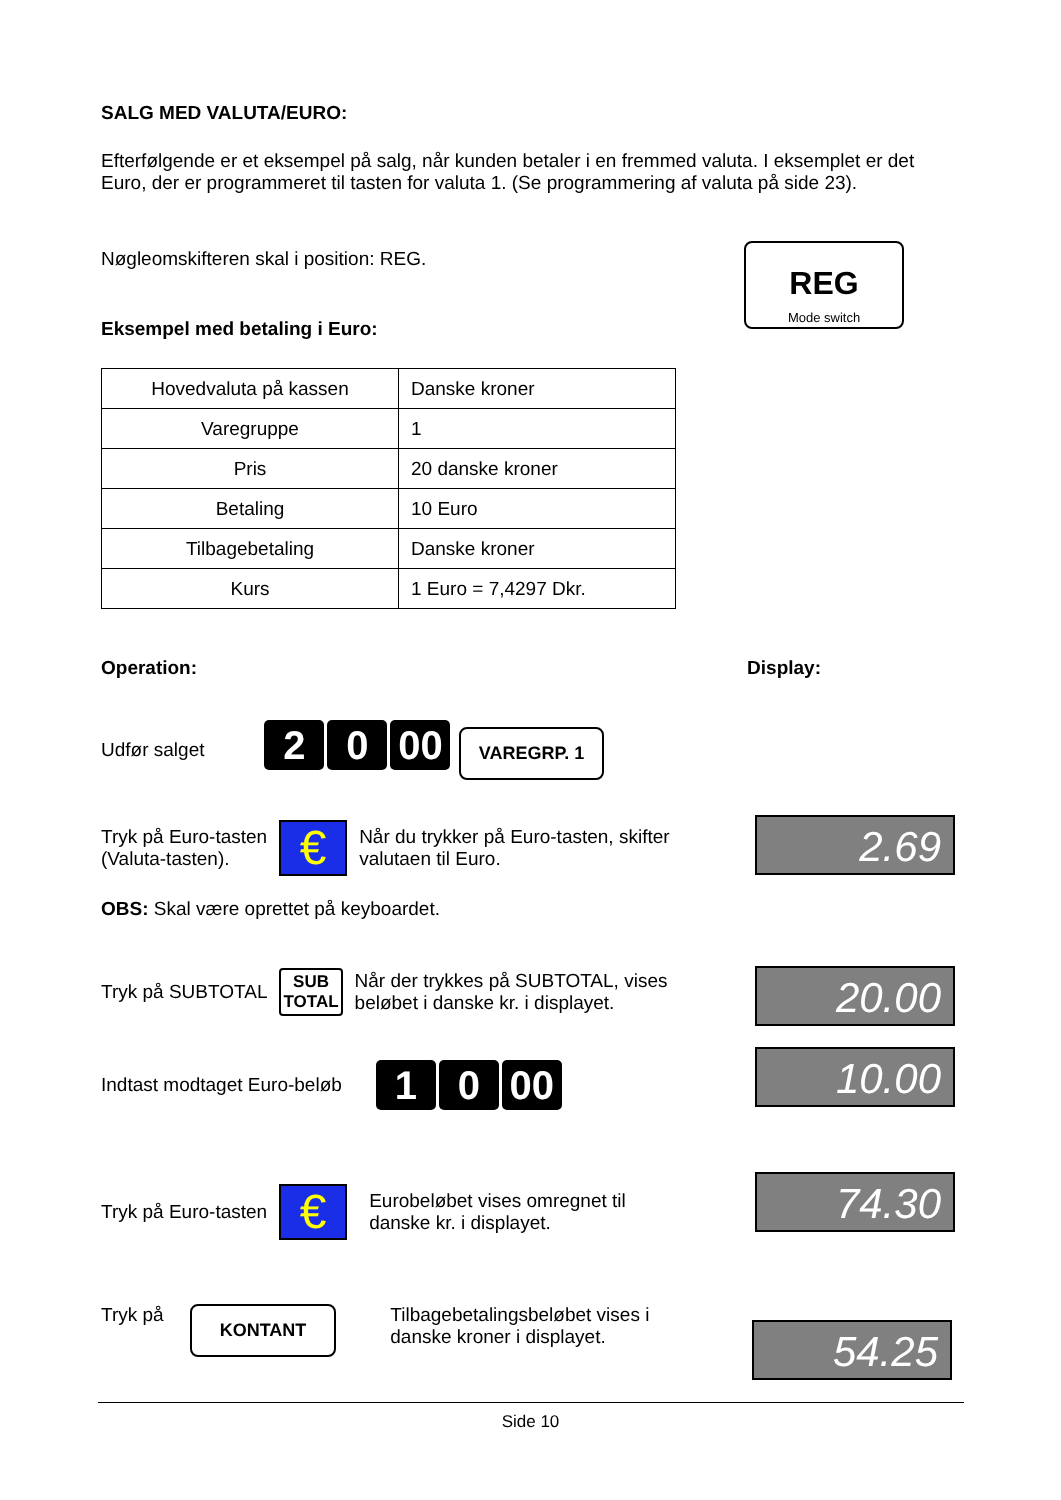SALG MED VALUTA/EURO:
Efterfølgende er et eksempel på salg, når kunden betaler i en fremmed valuta. I eksemplet er det Euro, der er programmeret til tasten for valuta 1. (Se programmering af valuta på side 23).
Nøgleomskifteren skal i position: REG.
REG
Mode switch
Eksempel med betaling i Euro:
| Hovedvaluta på kassen | Danske kroner |
| Varegruppe | 1 |
| Pris | 20 danske kroner |
| Betaling | 10 Euro |
| Tilbagebetaling | Danske kroner |
| Kurs | 1 Euro = 7,4297 Dkr. |
Operation: Display:
Udfør salget 2 0 00 VAREGRP. 1
Tryk på Euro-tasten
(Valuta-tasten). € Når du trykker på Euro-tasten, skifter
valutaen til Euro.
2.69
OBS: Skal være oprettet på keyboardet.
Tryk på SUBTOTAL SUB
TOTAL Når der trykkes på SUBTOTAL, vises
beløbet i danske kr. i displayet.
20.00
Indtast modtaget Euro-beløb 1 0 00 10.00
Tryk på Euro-tasten € Eurobeløbet vises omregnet til
danske kr. i displayet.
74.30
Tryk på KONTANT Tilbagebetalingsbeløbet vises i
danske kroner i displayet.
54.25
Side 10